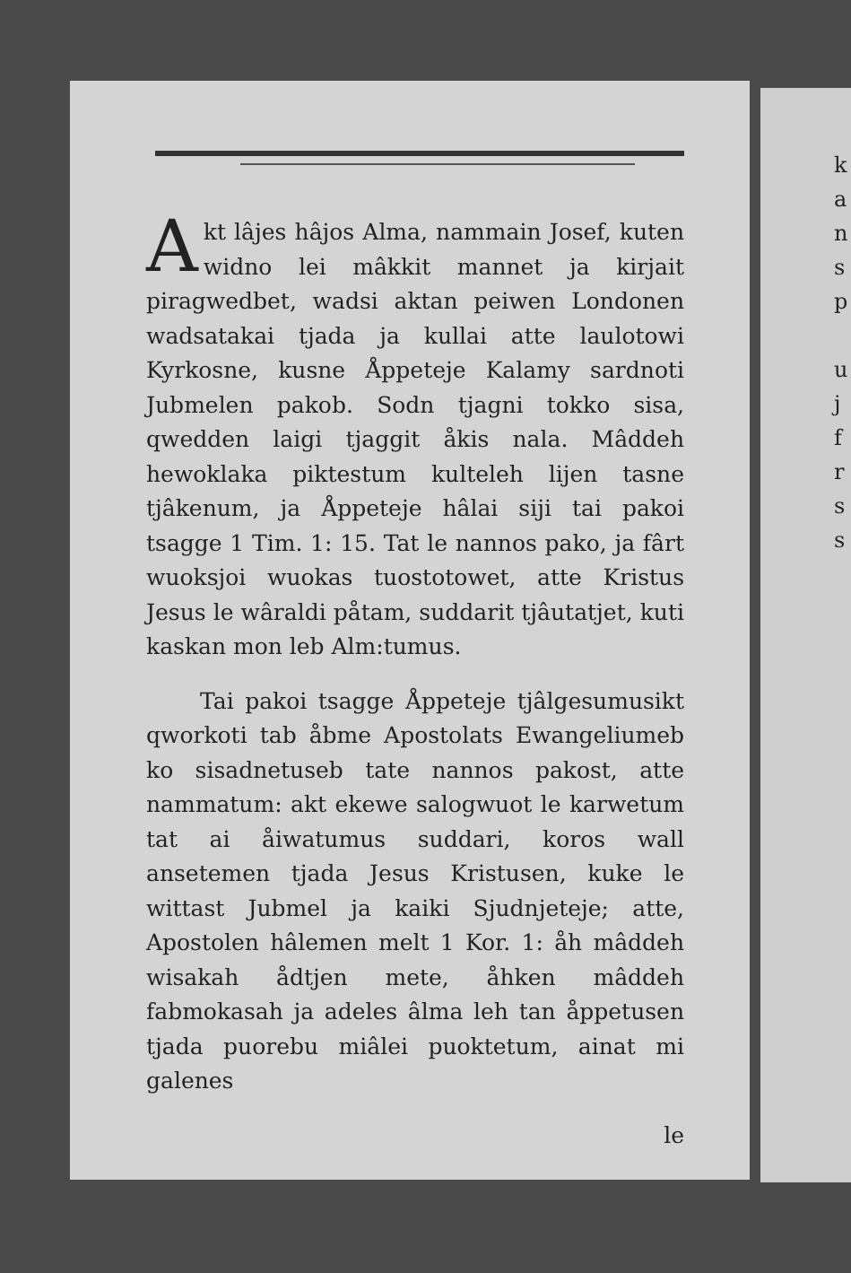Akt lâjes hâjos Alma, nammain Josef, kuten widno lei mâkkit mannet ja kirjait piragwedbet, wadsi aktan peiwen Londonen wadsatakai tjada ja kullai atte laulotowi Kyrkosne, kusne Åppeteje Kalamy sardnoti Jubmelen pakob. Sodn tjagni tokko sisa, qwedden laigi tjaggit åkis nala. Mâddeh hewoklaka piktestum kulteleh lijen tasne tjâkenum, ja Åppeteje hâlai siji tai pakoi tsagge 1 Tim. 1: 15. Tat le nannos pako, ja fârt wuoksjoi wuokas tuostotowet, atte Kristus Jesus le wâraldi påtam, suddarit tjâutatjet, kuti kaskan mon leb Alm:tumus.
Tai pakoi tsagge Åppeteje tjâlgesumusikt qworkoti tab åbme Apostolats Ewangeliumeb ko sisadnetuseb tate nannos pakost, atte nammatum: akt ekewe salogwuot le karwetum tat ai åiwatumus suddari, koros wall ansetemen tjada Jesus Kristusen, kuke le wittast Jubmel ja kaiki Sjudnjeteje; atte, Apostolen hâlemen melt 1 Kor. 1: åh mâddeh wisakah ådtjen mete, åhken mâddeh fabmokasah ja adeles âlma leh tan åppetusen tjada puorebu miâlei puoktetum, ainat mi galenes
le
k
a
n
s
p
u
j
f
r
s
s